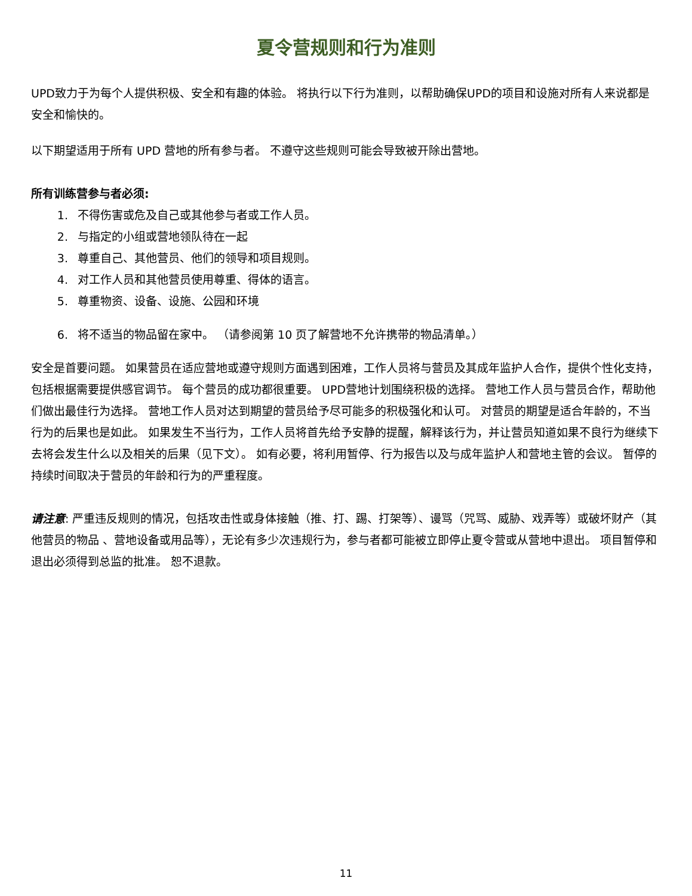夏令营规则和行为准则
UPD致力于为每个人提供积极、安全和有趣的体验。 将执行以下行为准则，以帮助确保UPD的项目和设施对所有人来说都是安全和愉快的。
以下期望适用于所有 UPD 营地的所有参与者。 不遵守这些规则可能会导致被开除出营地。
所有训练营参与者必须:
1. 不得伤害或危及自己或其他参与者或工作人员。
2. 与指定的小组或营地领队待在一起
3. 尊重自己、其他营员、他们的领导和项目规则。
4. 对工作人员和其他营员使用尊重、得体的语言。
5. 尊重物资、设备、设施、公园和环境
6. 将不适当的物品留在家中。 （请参阅第 10 页了解营地不允许携带的物品清单。）
安全是首要问题。 如果营员在适应营地或遵守规则方面遇到困难，工作人员将与营员及其成年监护人合作，提供个性化支持，包括根据需要提供感官调节。 每个营员的成功都很重要。 UPD营地计划围绕积极的选择。 营地工作人员与营员合作，帮助他们做出最佳行为选择。 营地工作人员对达到期望的营员给予尽可能多的积极强化和认可。 对营员的期望是适合年龄的，不当行为的后果也是如此。 如果发生不当行为，工作人员将首先给予安静的提醒，解释该行为，并让营员知道如果不良行为继续下去将会发生什么以及相关的后果（见下文）。 如有必要，将利用暂停、行为报告以及与成年监护人和营地主管的会议。 暂停的持续时间取决于营员的年龄和行为的严重程度。
请注意: 严重违反规则的情况，包括攻击性或身体接触（推、打、踢、打架等）、谩骂（咒骂、威胁、戏弄等）或破坏财产（其他营员的物品 、营地设备或用品等），无论有多少次违规行为，参与者都可能被立即停止夏令营或从营地中退出。 项目暂停和退出必须得到总监的批准。 恕不退款。
11